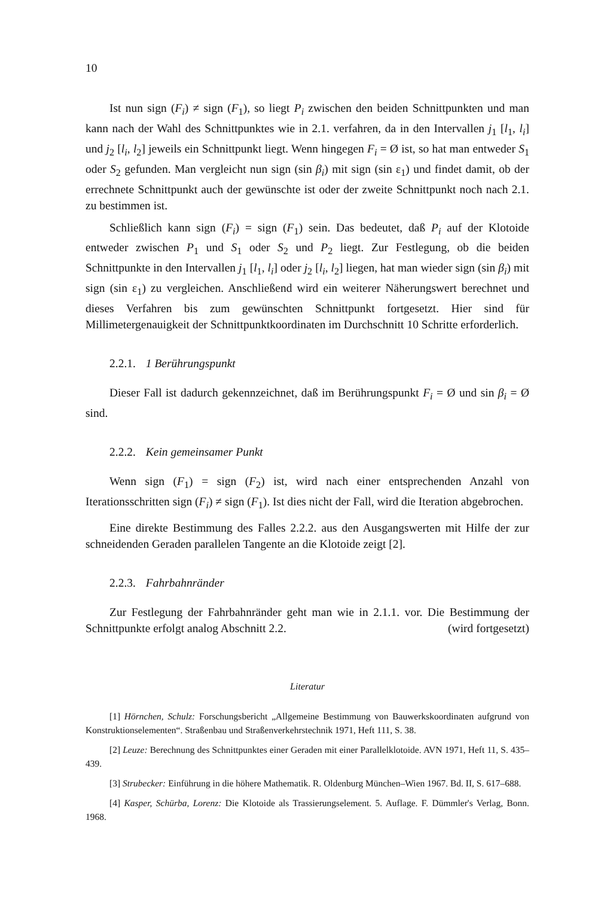10
Ist nun sign (F<sub>i</sub>) ≠ sign (F<sub>1</sub>), so liegt P<sub>i</sub> zwischen den beiden Schnittpunkten und man kann nach der Wahl des Schnittpunktes wie in 2.1. verfahren, da in den Intervallen j<sub>1</sub> [l<sub>1</sub>, l<sub>i</sub>] und j<sub>2</sub> [l<sub>i</sub>, l<sub>2</sub>] jeweils ein Schnittpunkt liegt. Wenn hingegen F<sub>i</sub> = Ø ist, so hat man entweder S<sub>1</sub> oder S<sub>2</sub> gefunden. Man vergleicht nun sign (sin β<sub>i</sub>) mit sign (sin ε<sub>1</sub>) und findet damit, ob der errechnete Schnittpunkt auch der gewünschte ist oder der zweite Schnittpunkt noch nach 2.1. zu bestimmen ist.
Schließlich kann sign (F<sub>i</sub>) = sign (F<sub>1</sub>) sein. Das bedeutet, daß P<sub>i</sub> auf der Klotoide entweder zwischen P<sub>1</sub> und S<sub>1</sub> oder S<sub>2</sub> und P<sub>2</sub> liegt. Zur Festlegung, ob die beiden Schnittpunkte in den Intervallen j<sub>1</sub> [l<sub>1</sub>, l<sub>i</sub>] oder j<sub>2</sub> [l<sub>i</sub>, l<sub>2</sub>] liegen, hat man wieder sign (sin β<sub>i</sub>) mit sign (sin ε<sub>1</sub>) zu vergleichen. Anschließend wird ein weiterer Näherungswert berechnet und dieses Verfahren bis zum gewünschten Schnittpunkt fortgesetzt. Hier sind für Millimetergenauigkeit der Schnittpunktkoordinaten im Durchschnitt 10 Schritte erforderlich.
2.2.1. 1 Berührungspunkt
Dieser Fall ist dadurch gekennzeichnet, daß im Berührungspunkt F<sub>i</sub> = Ø und sin β<sub>i</sub> = Ø sind.
2.2.2. Kein gemeinsamer Punkt
Wenn sign (F<sub>1</sub>) = sign (F<sub>2</sub>) ist, wird nach einer entsprechenden Anzahl von Iterationsschritten sign (F<sub>i</sub>) ≠ sign (F<sub>1</sub>). Ist dies nicht der Fall, wird die Iteration abgebrochen.
Eine direkte Bestimmung des Falles 2.2.2. aus den Ausgangswerten mit Hilfe der zur schneidenden Geraden parallelen Tangente an die Klotoide zeigt [2].
2.2.3. Fahrbahnränder
Zur Festlegung der Fahrbahnränder geht man wie in 2.1.1. vor. Die Bestimmung der Schnittpunkte erfolgt analog Abschnitt 2.2. (wird fortgesetzt)
Literatur
[1] Hörnchen, Schulz: Forschungsbericht „Allgemeine Bestimmung von Bauwerkskoordinaten aufgrund von Konstruktionselementen“. Straßenbau und Straßenverkehrstechnik 1971, Heft 111, S. 38.
[2] Leuze: Berechnung des Schnittpunktes einer Geraden mit einer Parallelklotoide. AVN 1971, Heft 11, S. 435–439.
[3] Strubecker: Einführung in die höhere Mathematik. R. Oldenburg München–Wien 1967. Bd. II, S. 617–688.
[4] Kasper, Schürba, Lorenz: Die Klotoide als Trassierungselement. 5. Auflage. F. Dümmler's Verlag, Bonn. 1968.